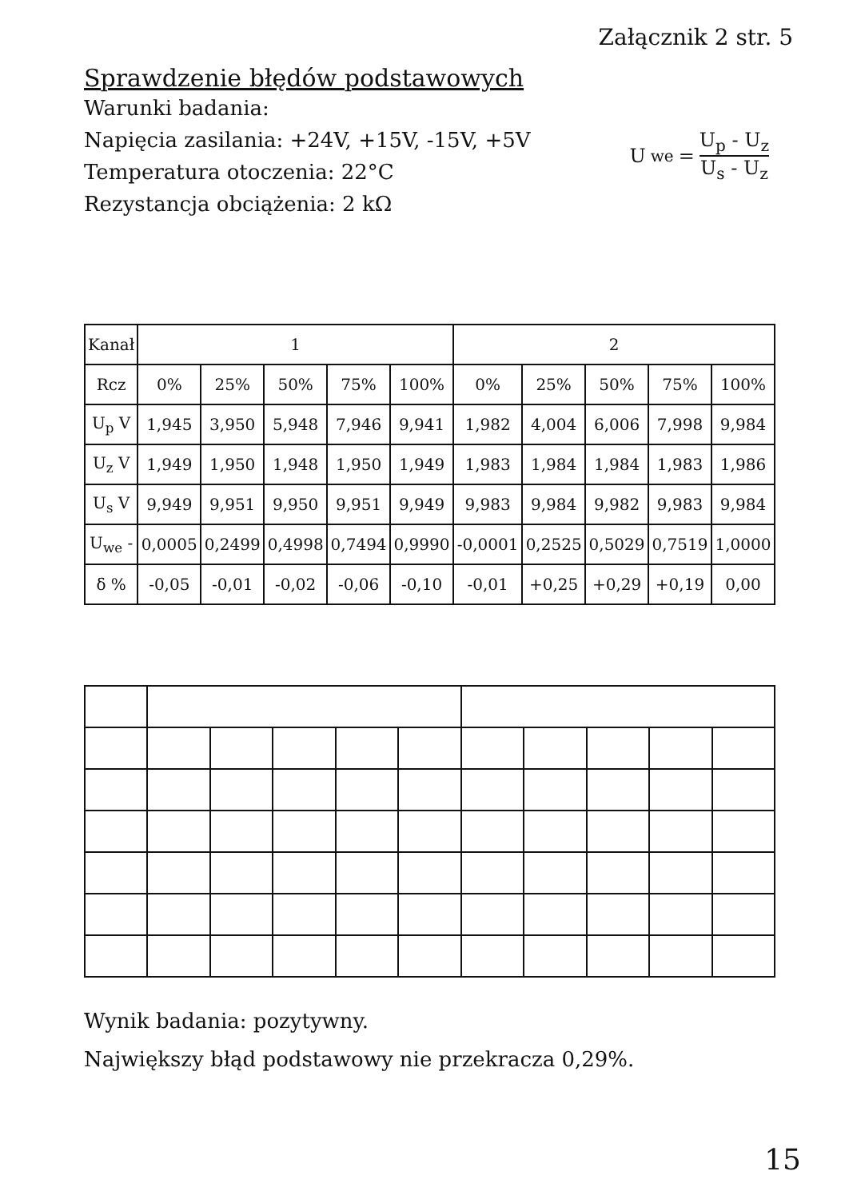Sprawdzenie błędów podstawowych
Załącznik 2 str. 5
Warunki badania:
Napięcia zasilania: +24V, +15V, -15V, +5V
Temperatura otoczenia: 22°C
Rezystancja obciążenia: 2 kΩ
U<sub>we</sub> = U<sub>p</sub> - U<sub>z</sub> U<sub>s</sub> - U<sub>z</sub>
| Kanał | 1 | | | | | 2 | | | | |
| --- | --- | --- | --- | --- | --- | --- | --- | --- | --- | --- |
| Rcz | 0% | 25% | 50% | 75% | 100% | 0% | 25% | 50% | 75% | 100% |
| U<sub>p</sub> V | 1,945 | 3,950 | 5,948 | 7,946 | 9,941 | 1,982 | 4,004 | 6,006 | 7,998 | 9,984 |
| U<sub>z</sub> V | 1,949 | 1,950 | 1,948 | 1,950 | 1,949 | 1,983 | 1,984 | 1,984 | 1,983 | 1,986 |
| U<sub>s</sub> V | 9,949 | 9,951 | 9,950 | 9,951 | 9,949 | 9,983 | 9,984 | 9,982 | 9,983 | 9,984 |
| U<sub>we</sub> - | 0,0005 | 0,2499 | 0,4998 | 0,7494 | 0,9990 | -0,0001 | 0,2525 | 0,5029 | 0,7519 | 1,0000 |
| δ % | -0,05 | -0,01 | -0,02 | -0,06 | -0,10 | -0,01 | +0,25 | +0,29 | +0,19 | 0,00 |
Wynik badania: pozytywny.
Największy błąd podstawowy nie przekracza 0,29%.
15